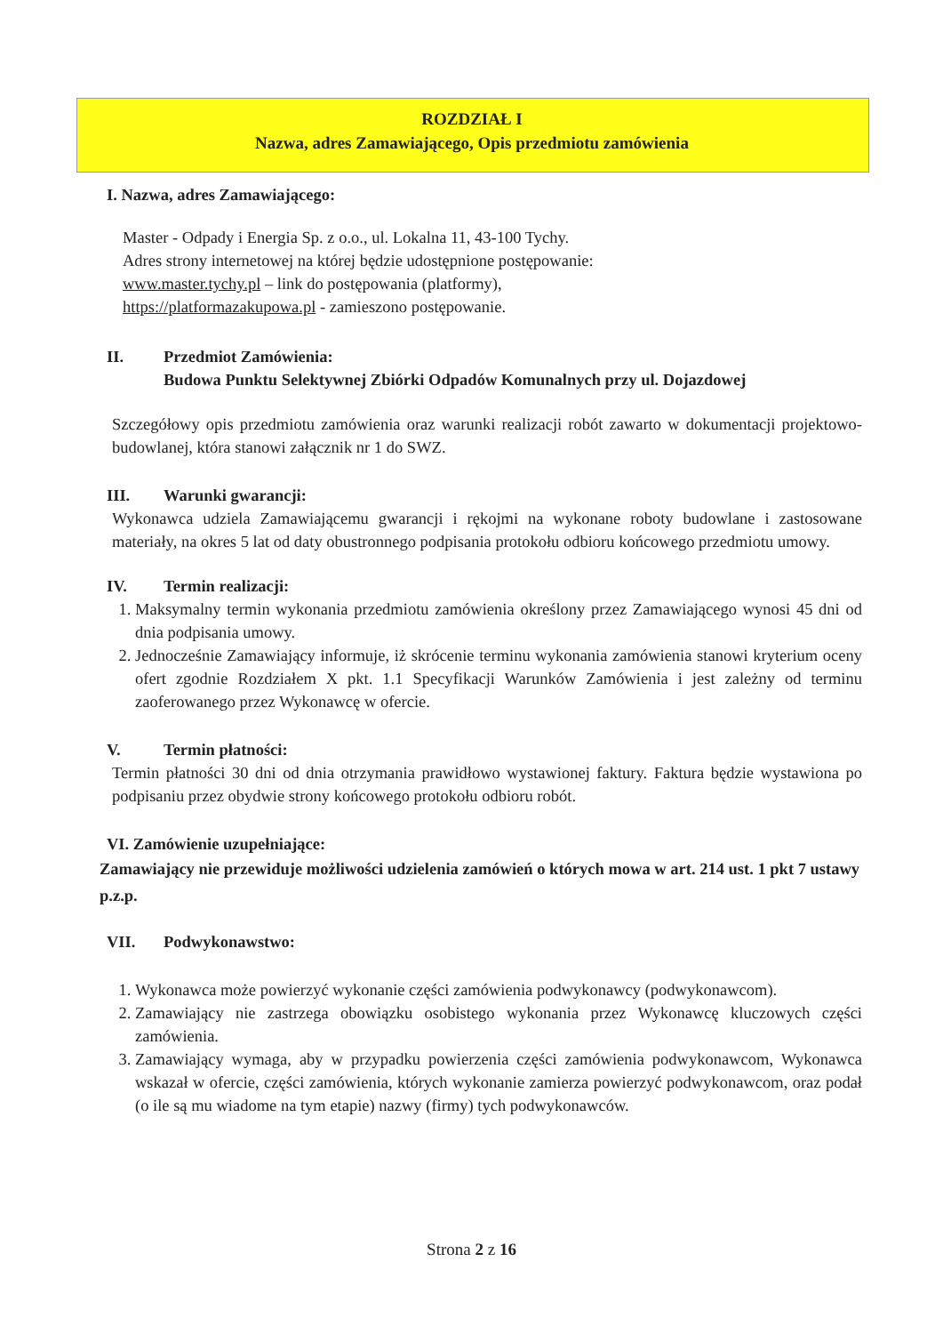ROZDZIAŁ I
Nazwa, adres Zamawiającego, Opis przedmiotu zamówienia
I. Nazwa, adres Zamawiającego:
Master - Odpady i Energia Sp. z o.o., ul. Lokalna 11, 43-100 Tychy.
Adres strony internetowej na której będzie udostępnione postępowanie:
www.master.tychy.pl – link do postępowania (platformy),
https://platformazakupowa.pl - zamieszono postępowanie.
II. Przedmiot Zamówienia:
Budowa Punktu Selektywnej Zbiórki Odpadów Komunalnych przy ul. Dojazdowej
Szczegółowy opis przedmiotu zamówienia oraz warunki realizacji robót zawarto w dokumentacji projektowo-budowlanej, która stanowi załącznik nr 1 do SWZ.
III. Warunki gwarancji:
Wykonawca udziela Zamawiającemu gwarancji i rękojmi na wykonane roboty budowlane i zastosowane materiały, na okres 5 lat od daty obustronnego podpisania protokołu odbioru końcowego przedmiotu umowy.
IV. Termin realizacji:
1. Maksymalny termin wykonania przedmiotu zamówienia określony przez Zamawiającego wynosi 45 dni od dnia podpisania umowy.
2. Jednocześnie Zamawiający informuje, iż skrócenie terminu wykonania zamówienia stanowi kryterium oceny ofert zgodnie Rozdziałem X pkt. 1.1 Specyfikacji Warunków Zamówienia i jest zależny od terminu zaoferowanego przez Wykonawcę w ofercie.
V. Termin płatności:
Termin płatności 30 dni od dnia otrzymania prawidłowo wystawionej faktury. Faktura będzie wystawiona po podpisaniu przez obydwie strony końcowego protokołu odbioru robót.
VI. Zamówienie uzupełniające:
Zamawiający nie przewiduje możliwości udzielenia zamówień o których mowa w art. 214 ust. 1 pkt 7 ustawy p.z.p.
VII. Podwykonawstwo:
1. Wykonawca może powierzyć wykonanie części zamówienia podwykonawcy (podwykonawcom).
2. Zamawiający nie zastrzega obowiązku osobistego wykonania przez Wykonawcę kluczowych części zamówienia.
3. Zamawiający wymaga, aby w przypadku powierzenia części zamówienia podwykonawcom, Wykonawca wskazał w ofercie, części zamówienia, których wykonanie zamierza powierzyć podwykonawcom, oraz podał (o ile są mu wiadome na tym etapie) nazwy (firmy) tych podwykonawców.
Strona 2 z 16